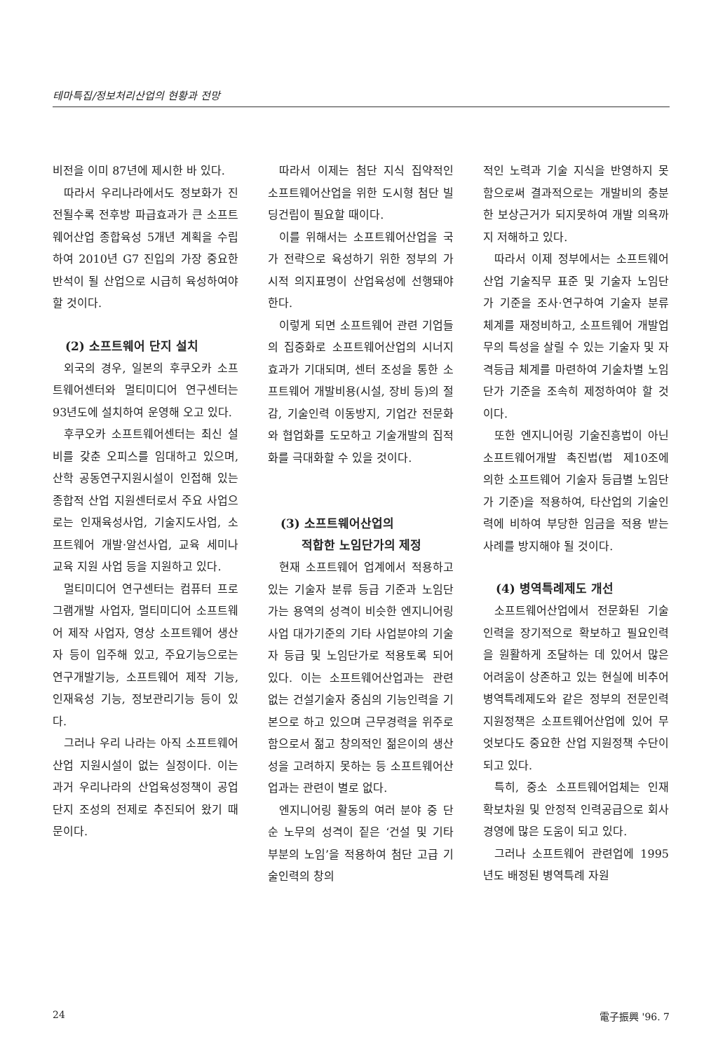테마특집/정보처리산업의 현황과 전망
비전을 이미 87년에 제시한 바 있다.
따라서 우리나라에서도 정보화가 진전될수록 전후방 파급효과가 큰 소프트웨어산업 종합육성 5개년 계획을 수립하여 2010년 G7 진입의 가장 중요한 반석이 될 산업으로 시급히 육성하여야 할 것이다.
(2) 소프트웨어 단지 설치
외국의 경우, 일본의 후쿠오카 소프트웨어센터와 멀티미디어 연구센터는 93년도에 설치하여 운영해 오고 있다.
후쿠오카 소프트웨어센터는 최신 설비를 갖춘 오피스를 임대하고 있으며, 산학 공동연구지원시설이 인접해 있는 종합적 산업 지원센터로서 주요 사업으로는 인재육성사업, 기술지도사업, 소프트웨어 개발·알선사업, 교육 세미나 교육 지원 사업 등을 지원하고 있다.
멀티미디어 연구센터는 컴퓨터 프로그램개발 사업자, 멀티미디어 소프트웨어 제작 사업자, 영상 소프트웨어 생산자 등이 입주해 있고, 주요기능으로는 연구개발기능, 소프트웨어 제작 기능, 인재육성 기능, 정보관리기능 등이 있다.
그러나 우리 나라는 아직 소프트웨어 산업 지원시설이 없는 실정이다. 이는 과거 우리나라의 산업육성정책이 공업단지 조성의 전제로 추진되어 왔기 때문이다.
따라서 이제는 첨단 지식 집약적인 소프트웨어산업을 위한 도시형 첨단 빌딩건립이 필요할 때이다.
이를 위해서는 소프트웨어산업을 국가 전략으로 육성하기 위한 정부의 가시적 의지표명이 산업육성에 선행돼야 한다.
이렇게 되면 소프트웨어 관련 기업들의 집중화로 소프트웨어산업의 시너지 효과가 기대되며, 센터 조성을 통한 소프트웨어 개발비용(시설, 장비 등)의 절감, 기술인력 이동방지, 기업간 전문화와 협업화를 도모하고 기술개발의 집적화를 극대화할 수 있을 것이다.
(3) 소프트웨어산업의
적합한 노임단가의 제정
현재 소프트웨어 업계에서 적용하고 있는 기술자 분류 등급 기준과 노임단가는 용역의 성격이 비슷한 엔지니어링사업 대가기준의 기타 사업분야의 기술자 등급 및 노임단가로 적용토록 되어있다. 이는 소프트웨어산업과는 관련 없는 건설기술자 중심의 기능인력을 기본으로 하고 있으며 근무경력을 위주로 함으로서 젊고 창의적인 젊은이의 생산성을 고려하지 못하는 등 소프트웨어산업과는 관련이 별로 없다.
엔지니어링 활동의 여러 분야 중 단순 노무의 성격이 짙은 ‘건설 및 기타 부분의 노임’을 적용하여 첨단 고급 기술인력의 창의
적인 노력과 기술 지식을 반영하지 못함으로써 결과적으로는 개발비의 충분한 보상근거가 되지못하여 개발 의욕까지 저해하고 있다.
따라서 이제 정부에서는 소프트웨어산업 기술직무 표준 및 기술자 노임단가 기준을 조사·연구하여 기술자 분류체계를 재정비하고, 소프트웨어 개발업무의 특성을 살릴 수 있는 기술자 및 자격등급 체계를 마련하여 기술차별 노임단가 기준을 조속히 제정하여야 할 것이다.
또한 엔지니어링 기술진흥법이 아닌 소프트웨어개발 촉진법(법 제10조에 의한 소프트웨어 기술자 등급별 노임단가 기준)을 적용하여, 타산업의 기술인력에 비하여 부당한 임금을 적용 받는 사례를 방지해야 될 것이다.
(4) 병역특례제도 개선
소프트웨어산업에서 전문화된 기술인력을 장기적으로 확보하고 필요인력을 원활하게 조달하는 데 있어서 많은 어려움이 상존하고 있는 현실에 비추어 병역특례제도와 같은 정부의 전문인력 지원정책은 소프트웨어산업에 있어 무엇보다도 중요한 산업 지원정책 수단이 되고 있다.
특히, 중소 소프트웨어업체는 인재 확보차원 및 안정적 인력공급으로 회사 경영에 많은 도움이 되고 있다.
그러나 소프트웨어 관련업에 1995년도 배정된 병역특례 자원
24 電子振興 '96. 7